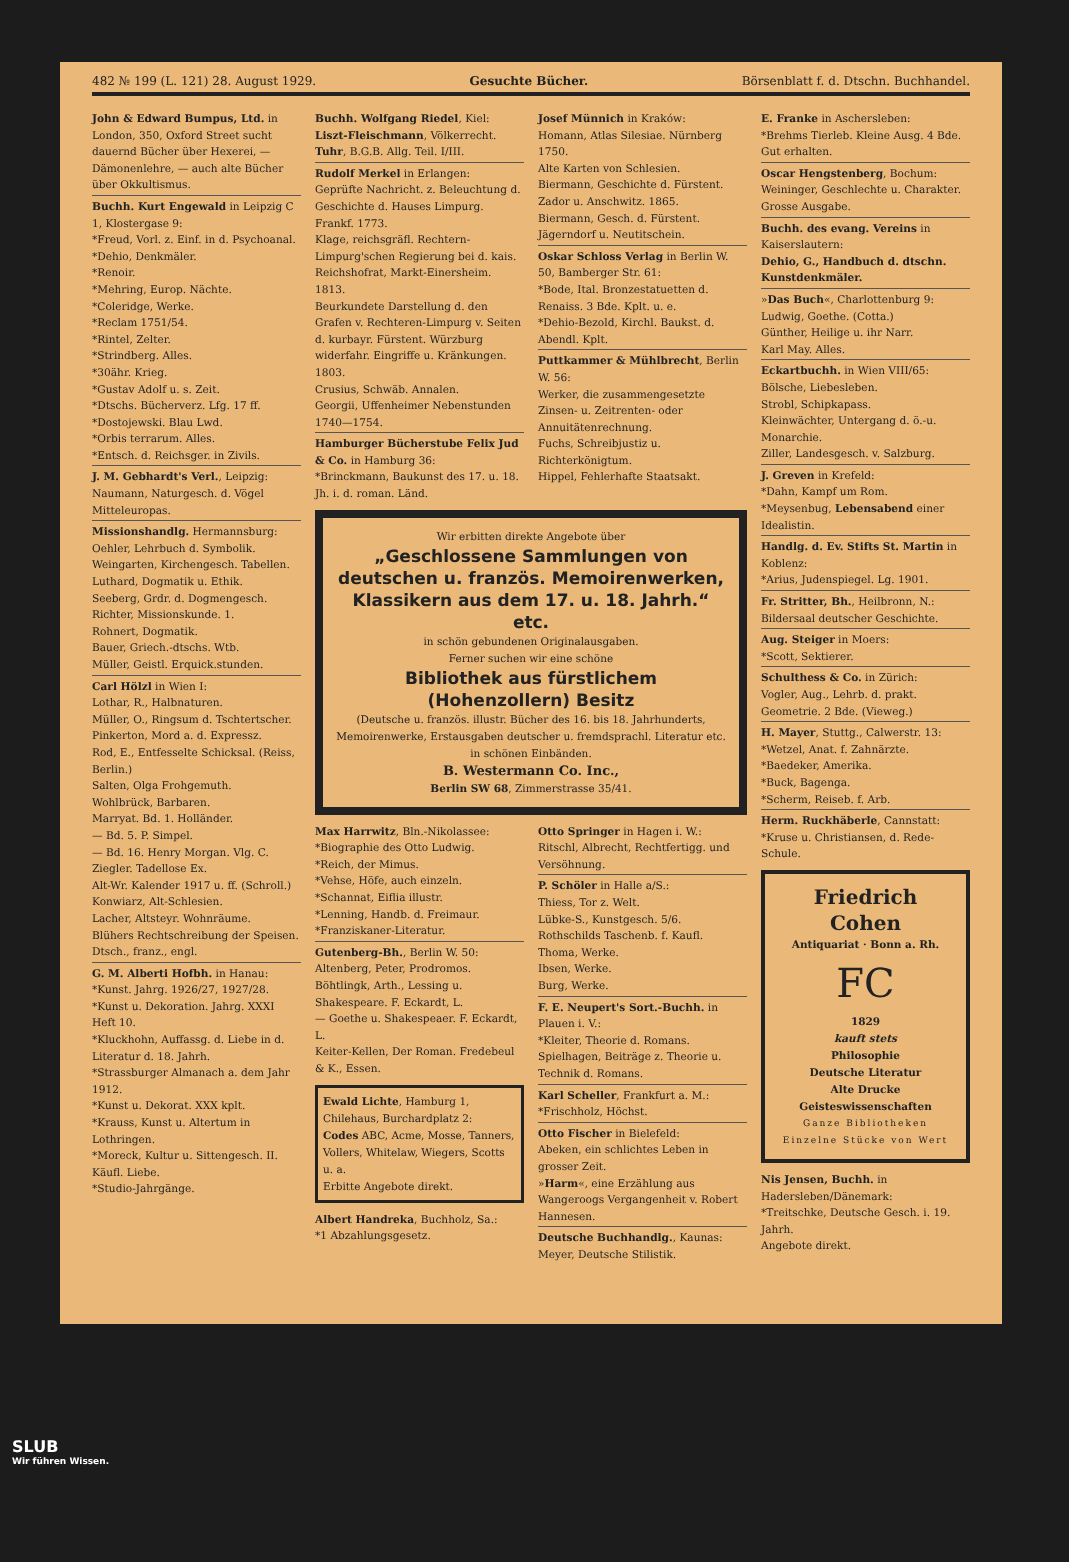482 № 199 (L. 121) 28. August 1929. Gesuchte Bücher. Börsenblatt f. d. Dtschn. Buchhandel.
John & Edward Bumpus, Ltd. in London, 350, Oxford Street sucht dauernd Bücher über Hexerei, — Dämonenlehre, — auch alte Bücher über Okkultismus.
Buchh. Kurt Engewald in Leipzig C 1, Klostergase 9:
*Freud, Vorl. z. Einf. in d. Psychoanal.
*Dehio, Denkmäler.
*Renoir.
*Mehring, Europ. Nächte.
*Coleridge, Werke.
*Reclam 1751/54.
*Rintel, Zelter.
*Strindberg. Alles.
*30ähr. Krieg.
*Gustav Adolf u. s. Zeit.
*Dtschs. Bücherverz. Lfg. 17 ff.
*Dostojewski. Blau Lwd.
*Orbis terrarum. Alles.
*Entsch. d. Reichsger. in Zivils.
J. M. Gebhardt's Verl., Leipzig: Naumann, Naturgesch. d. Vögel Mitteleuropas.
Missionshandlg. Hermannsburg:
Oehler, Lehrbuch d. Symbolik.
Weingarten, Kirchengesch. Tabellen.
Luthard, Dogmatik u. Ethik.
Seeberg, Grdr. d. Dogmengesch.
Richter, Missionskunde. 1.
Rohnert, Dogmatik.
Bauer, Griech.-dtschs. Wtb.
Müller, Geistl. Erquick.stunden.
Carl Hölzl in Wien I:
Lothar, R., Halbnaturen.
Müller, O., Ringsum d. Tschtertscher.
Pinkerton, Mord a. d. Expressz.
Rod, E., Entfesselte Schicksal. (Reiss, Berlin.)
Salten, Olga Frohgemuth.
Wohlbrück, Barbaren.
Marryat. Bd. 1. Holländer.
— Bd. 5. P. Simpel.
— Bd. 16. Henry Morgan. Vlg. C. Ziegler. Tadellose Ex.
Alt-Wr. Kalender 1917 u. ff. (Schroll.)
Konwiarz, Alt-Schlesien.
Lacher, Altsteyr. Wohnräume.
Blühers Rechtschreibung der Speisen. Dtsch., franz., engl.
G. M. Alberti Hofbh. in Hanau:
*Kunst. Jahrg. 1926/27, 1927/28.
*Kunst u. Dekoration. Jahrg. XXXI Heft 10.
*Kluckhohn, Auffassg. d. Liebe in d. Literatur d. 18. Jahrh.
*Strassburger Almanach a. dem Jahr 1912.
*Kunst u. Dekorat. XXX kplt.
*Krauss, Kunst u. Altertum in Lothringen.
*Moreck, Kultur u. Sittengesch. II. Käufl. Liebe.
*Studio-Jahrgänge.
Buchh. Wolfgang Riedel, Kiel:
Liszt-Fleischmann, Völkerrecht.
Tuhr, B.G.B. Allg. Teil. I/III.
Rudolf Merkel in Erlangen:
Geprüfte Nachricht. z. Beleuchtung d. Geschichte d. Hauses Limpurg. Frankf. 1773.
Klage, reichsgräfl. Rechtern-Limpurg'schen Regierung bei d. kais. Reichshofrat, Markt-Einersheim. 1813.
Beurkundete Darstellung d. den Grafen v. Rechteren-Limpurg v. Seiten d. kurbayr. Fürstent. Würzburg widerfahr. Eingriffe u. Kränkungen. 1803.
Crusius, Schwäb. Annalen.
Georgii, Uffenheimer Nebenstunden 1740—1754.
Hamburger Bücherstube Felix Jud & Co. in Hamburg 36:
*Brinckmann, Baukunst des 17. u. 18. Jh. i. d. roman. Länd.
Josef Münnich in Kraków:
Homann, Atlas Silesiae. Nürnberg 1750.
Alte Karten von Schlesien.
Biermann, Geschichte d. Fürstent. Zador u. Anschwitz. 1865.
Biermann, Gesch. d. Fürstent. Jägerndorf u. Neutitschein.
Oskar Schloss Verlag in Berlin W. 50, Bamberger Str. 61:
*Bode, Ital. Bronzestatuetten d. Renaiss. 3 Bde. Kplt. u. e.
*Dehio-Bezold, Kirchl. Baukst. d. Abendl. Kplt.
Puttkammer & Mühlbrecht, Berlin W. 56:
Werker, die zusammengesetzte Zinsen- u. Zeitrenten- oder Annuitätenrechnung.
Fuchs, Schreibjustiz u. Richterkönigtum.
Hippel, Fehlerhafte Staatsakt.
Wir erbitten direkte Angebote über
„Geschlossene Sammlungen von deutschen u. französ. Memoirenwerken, Klassikern aus dem 17. u. 18. Jahrh.“ etc.
in schön gebundenen Originalausgaben.
Ferner suchen wir eine schöne
Bibliothek aus fürstlichem (Hohenzollern) Besitz
(Deutsche u. französ. illustr. Bücher des 16. bis 18. Jahrhunderts, Memoirenwerke, Erstausgaben deutscher u. fremdsprachl. Literatur etc. in schönen Einbänden.
B. Westermann Co. Inc.,
Berlin SW 68, Zimmerstrasse 35/41.
Max Harrwitz, Bln.-Nikolassee:
*Biographie des Otto Ludwig.
*Reich, der Mimus.
*Vehse, Höfe, auch einzeln.
*Schannat, Eiflia illustr.
*Lenning, Handb. d. Freimaur.
*Franziskaner-Literatur.
Gutenberg-Bh., Berlin W. 50:
Altenberg, Peter, Prodromos.
Böhtlingk, Arth., Lessing u. Shakespeare. F. Eckardt, L.
— Goethe u. Shakespeaer. F. Eckardt, L.
Keiter-Kellen, Der Roman. Fredebeul & K., Essen.
Ewald Lichte, Hamburg 1, Chilehaus, Burchardplatz 2:
Codes ABC, Acme, Mosse, Tanners, Vollers, Whitelaw, Wiegers, Scotts u. a.
Erbitte Angebote direkt.
Albert Handreka, Buchholz, Sa.:
*1 Abzahlungsgesetz.
Otto Springer in Hagen i. W.:
Ritschl, Albrecht, Rechtfertigg. und Versöhnung.
P. Schöler in Halle a/S.:
Thiess, Tor z. Welt.
Lübke-S., Kunstgesch. 5/6.
Rothschilds Taschenb. f. Kaufl.
Thoma, Werke.
Ibsen, Werke.
Burg, Werke.
F. E. Neupert's Sort.-Buchh. in Plauen i. V.:
*Kleiter, Theorie d. Romans.
Spielhagen, Beiträge z. Theorie u. Technik d. Romans.
Karl Scheller, Frankfurt a. M.:
*Frischholz, Höchst.
Otto Fischer in Bielefeld:
Abeken, ein schlichtes Leben in grosser Zeit.
»Harm«, eine Erzählung aus Wangeroogs Vergangenheit v. Robert Hannesen.
Deutsche Buchhandlg., Kaunas:
Meyer, Deutsche Stilistik.
E. Franke in Aschersleben:
*Brehms Tierleb. Kleine Ausg. 4 Bde. Gut erhalten.
Oscar Hengstenberg, Bochum:
Weininger, Geschlechte u. Charakter. Grosse Ausgabe.
Buchh. des evang. Vereins in Kaiserslautern:
Dehio, G., Handbuch d. dtschn. Kunstdenkmäler.
»Das Buch«, Charlottenburg 9:
Ludwig, Goethe. (Cotta.)
Günther, Heilige u. ihr Narr.
Karl May. Alles.
Eckartbuchh. in Wien VIII/65:
Bölsche, Liebesleben.
Strobl, Schipkapass.
Kleinwächter, Untergang d. ö.-u. Monarchie.
Ziller, Landesgesch. v. Salzburg.
J. Greven in Krefeld:
*Dahn, Kampf um Rom.
*Meysenbug, Lebensabend einer Idealistin.
Handlg. d. Ev. Stifts St. Martin in Koblenz:
*Arius, Judenspiegel. Lg. 1901.
Fr. Stritter, Bh., Heilbronn, N.:
Bildersaal deutscher Geschichte.
Aug. Steiger in Moers:
*Scott, Sektierer.
Schulthess & Co. in Zürich:
Vogler, Aug., Lehrb. d. prakt. Geometrie. 2 Bde. (Vieweg.)
H. Mayer, Stuttg., Calwerstr. 13:
*Wetzel, Anat. f. Zahnärzte.
*Baedeker, Amerika.
*Buck, Bagenga.
*Scherm, Reiseb. f. Arb.
Herm. Ruckhäberle, Cannstatt:
*Kruse u. Christiansen, d. Rede-Schule.
Friedrich Cohen
Antiquariat · Bonn a. Rh.
FC
1829
kauft stets
Philosophie
Deutsche Literatur
Alte Drucke
Geisteswissenschaften
Ganze Bibliotheken Einzelne Stücke von Wert
Nis Jensen, Buchh. in Hadersleben/Dänemark:
*Treitschke, Deutsche Gesch. i. 19. Jahrh.
Angebote direkt.
SLUB
Wir führen Wissen.